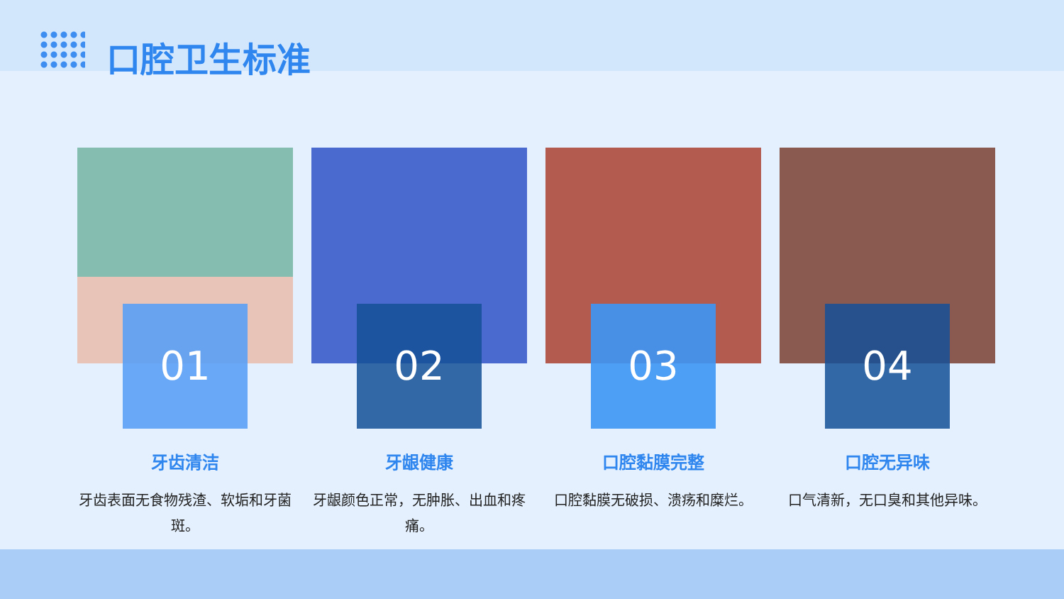口腔卫生标准
01
牙齿清洁
牙齿表面无食物残渣、软垢和牙菌斑。
02
牙龈健康
牙龈颜色正常，无肿胀、出血和疼痛。
03
口腔黏膜完整
口腔黏膜无破损、溃疡和糜烂。
04
口腔无异味
口气清新，无口臭和其他异味。